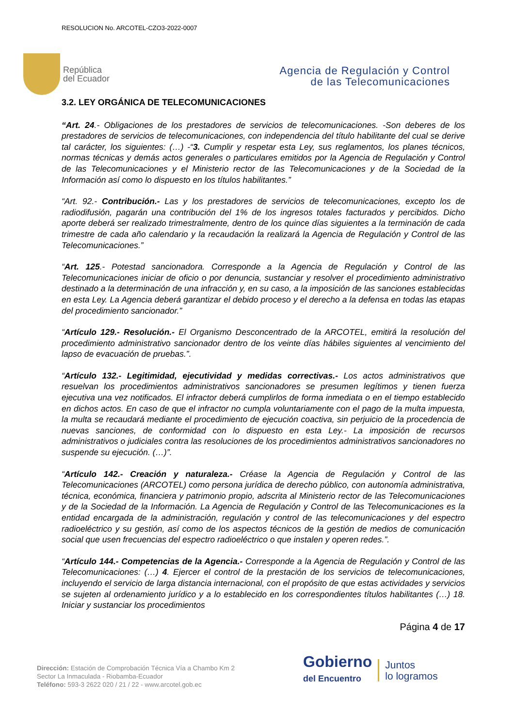RESOLUCION No. ARCOTEL-CZO3-2022-0007
República
del Ecuador
Agencia de Regulación y Control
de las Telecomunicaciones
3.2. LEY ORGÁNICA DE TELECOMUNICACIONES
“Art. 24.- Obligaciones de los prestadores de servicios de telecomunicaciones. -Son deberes de los prestadores de servicios de telecomunicaciones, con independencia del título habilitante del cual se derive tal carácter, los siguientes: (…) -“3. Cumplir y respetar esta Ley, sus reglamentos, los planes técnicos, normas técnicas y demás actos generales o particulares emitidos por la Agencia de Regulación y Control de las Telecomunicaciones y el Ministerio rector de las Telecomunicaciones y de la Sociedad de la Información así como lo dispuesto en los títulos habilitantes.”
“Art. 92.- Contribución.- Las y los prestadores de servicios de telecomunicaciones, excepto los de radiodifusión, pagarán una contribución del 1% de los ingresos totales facturados y percibidos. Dicho aporte deberá ser realizado trimestralmente, dentro de los quince días siguientes a la terminación de cada trimestre de cada año calendario y la recaudación la realizará la Agencia de Regulación y Control de las Telecomunicaciones.”
“Art. 125.- Potestad sancionadora. Corresponde a la Agencia de Regulación y Control de las Telecomunicaciones iniciar de oficio o por denuncia, sustanciar y resolver el procedimiento administrativo destinado a la determinación de una infracción y, en su caso, a la imposición de las sanciones establecidas en esta Ley. La Agencia deberá garantizar el debido proceso y el derecho a la defensa en todas las etapas del procedimiento sancionador.”
“Artículo 129.- Resolución.- El Organismo Desconcentrado de la ARCOTEL, emitirá la resolución del procedimiento administrativo sancionador dentro de los veinte días hábiles siguientes al vencimiento del lapso de evacuación de pruebas.”.
“Artículo 132.- Legitimidad, ejecutividad y medidas correctivas.- Los actos administrativos que resuelvan los procedimientos administrativos sancionadores se presumen legítimos y tienen fuerza ejecutiva una vez notificados. El infractor deberá cumplirlos de forma inmediata o en el tiempo establecido en dichos actos. En caso de que el infractor no cumpla voluntariamente con el pago de la multa impuesta, la multa se recaudará mediante el procedimiento de ejecución coactiva, sin perjuicio de la procedencia de nuevas sanciones, de conformidad con lo dispuesto en esta Ley.- La imposición de recursos administrativos o judiciales contra las resoluciones de los procedimientos administrativos sancionadores no suspende su ejecución. (…)”.
“Artículo 142.- Creación y naturaleza.- Créase la Agencia de Regulación y Control de las Telecomunicaciones (ARCOTEL) como persona jurídica de derecho público, con autonomía administrativa, técnica, económica, financiera y patrimonio propio, adscrita al Ministerio rector de las Telecomunicaciones y de la Sociedad de la Información. La Agencia de Regulación y Control de las Telecomunicaciones es la entidad encargada de la administración, regulación y control de las telecomunicaciones y del espectro radioeléctrico y su gestión, así como de los aspectos técnicos de la gestión de medios de comunicación social que usen frecuencias del espectro radioeléctrico o que instalen y operen redes.”.
“Artículo 144.- Competencias de la Agencia.- Corresponde a la Agencia de Regulación y Control de las Telecomunicaciones: (…) 4. Ejercer el control de la prestación de los servicios de telecomunicaciones, incluyendo el servicio de larga distancia internacional, con el propósito de que estas actividades y servicios se sujeten al ordenamiento jurídico y a lo establecido en los correspondientes títulos habilitantes (…) 18. Iniciar y sustanciar los procedimientos
Página 4 de 17
Dirección: Estación de Comprobación Técnica Vía a Chambo Km 2
Sector La Inmaculada - Riobamba-Ecuador
Teléfono: 593-3 2622 020 / 21 / 22 - www.arcotel.gob.ec
Gobierno
del Encuentro
Juntos
lo logramos